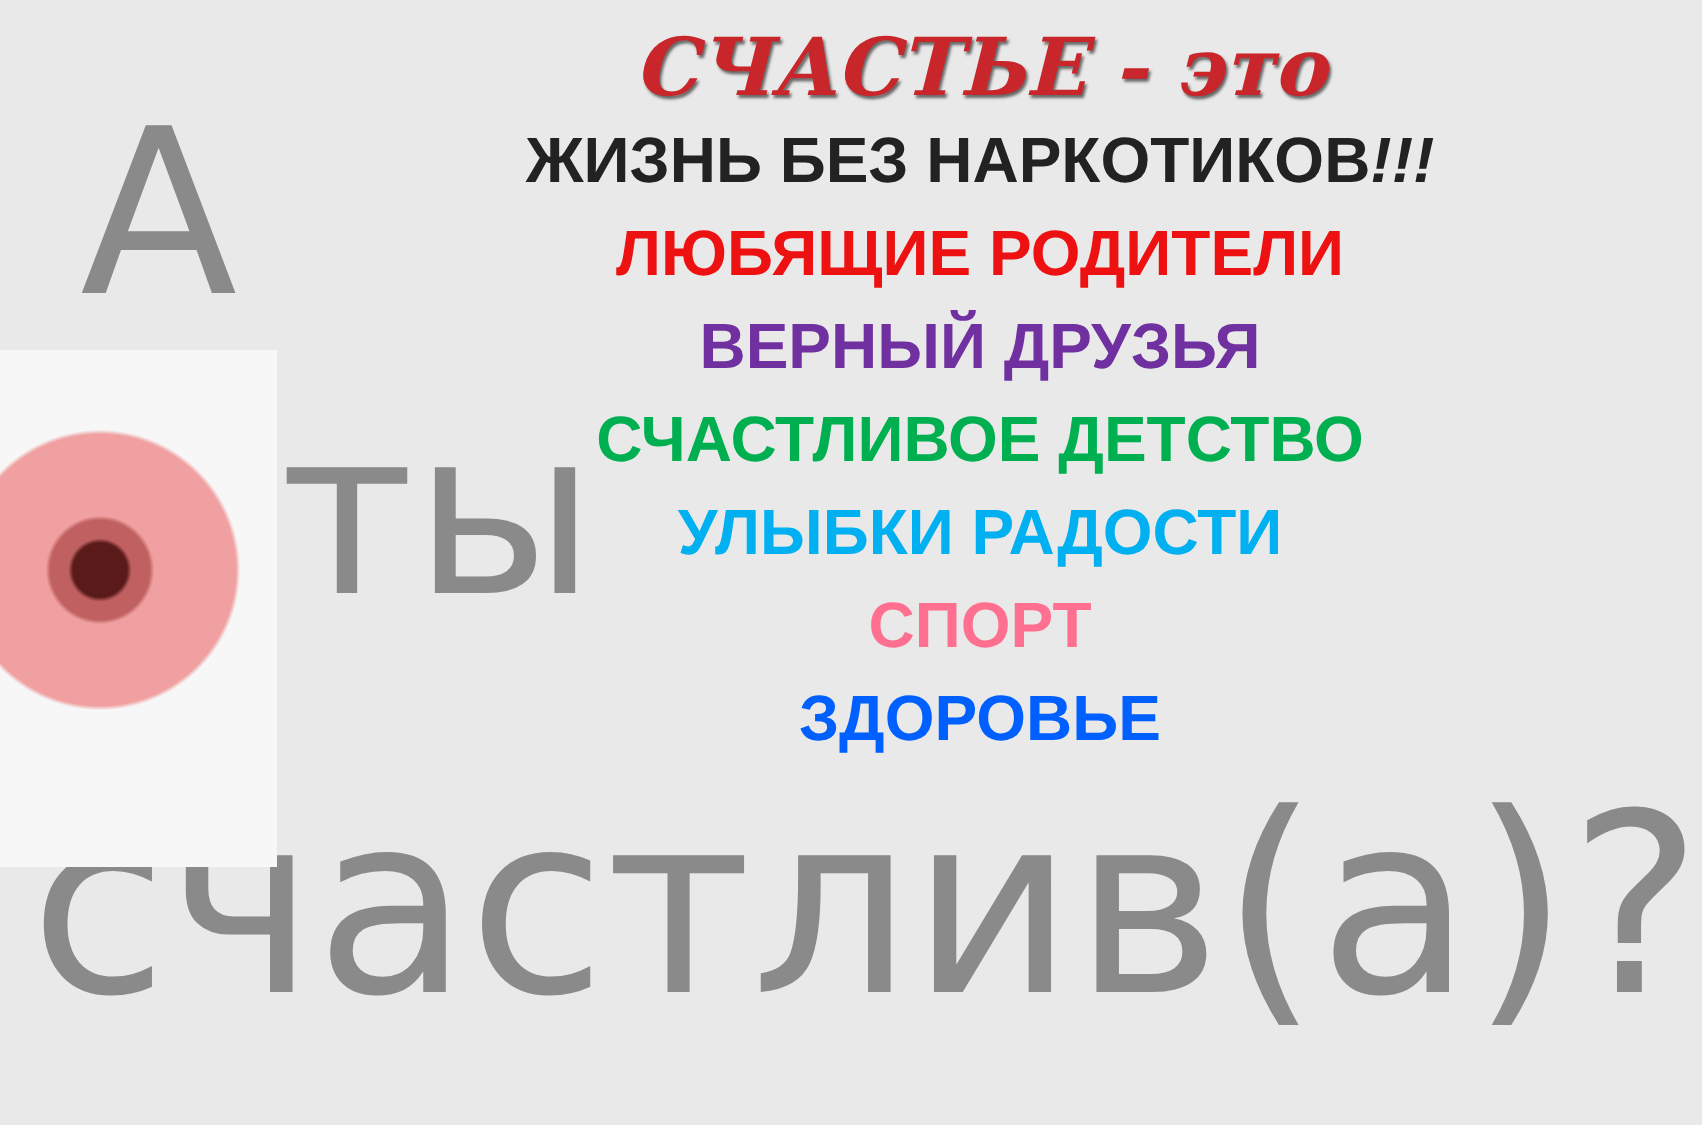А
ты
счастлив(а)?
СЧАСТЬЕ - это
ЖИЗНЬ БЕЗ НАРКОТИКОВ!!!
ЛЮБЯЩИЕ РОДИТЕЛИ
ВЕРНЫЙ ДРУЗЬЯ
СЧАСТЛИВОЕ ДЕТСТВО
УЛЫБКИ РАДОСТИ
СПОРТ
ЗДОРОВЬЕ